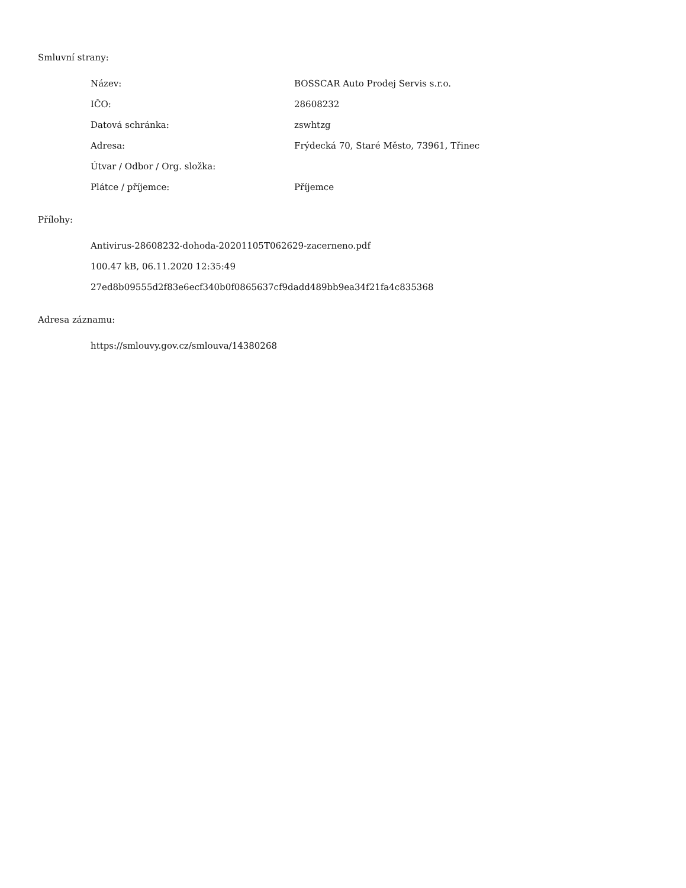Smluvní strany:
| Název: | BOSSCAR Auto Prodej Servis s.r.o. |
| IČO: | 28608232 |
| Datová schránka: | zswhtzg |
| Adresa: | Frýdecká 70, Staré Město, 73961, Třinec |
| Útvar / Odbor / Org. složka: | |
| Plátce / příjemce: | Příjemce |
Přílohy:
Antivirus-28608232-dohoda-20201105T062629-zacerneno.pdf
100.47 kB, 06.11.2020 12:35:49
27ed8b09555d2f83e6ecf340b0f0865637cf9dadd489bb9ea34f21fa4c835368
Adresa záznamu:
https://smlouvy.gov.cz/smlouva/14380268